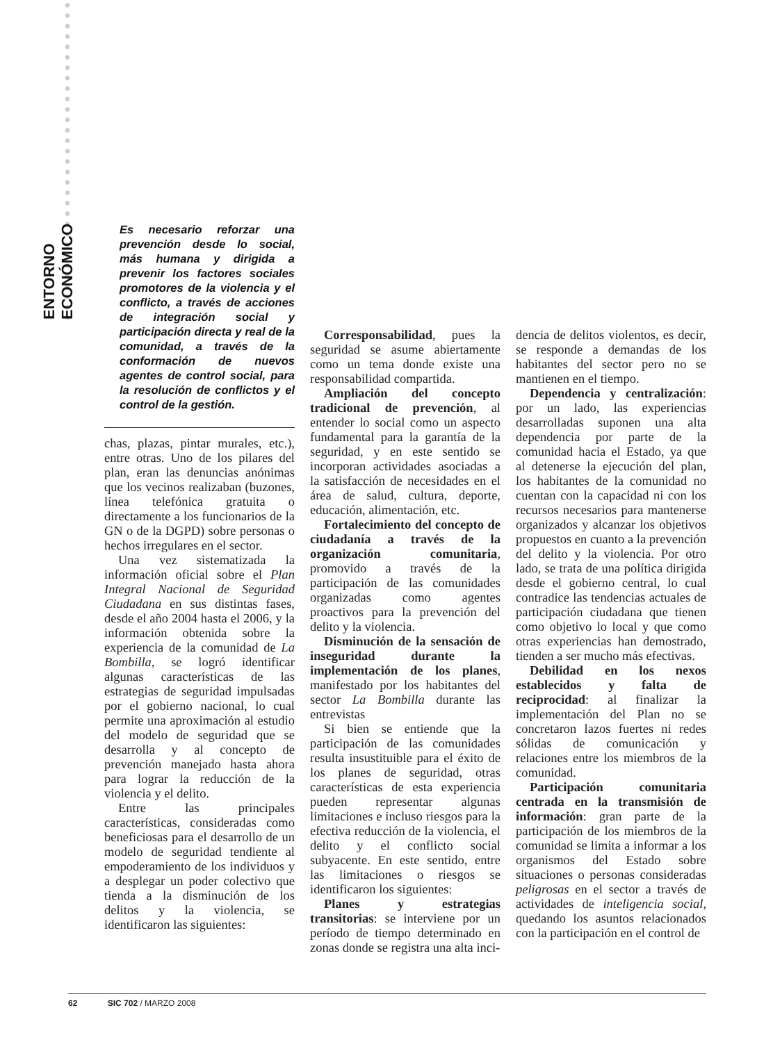ENTORNO ECONÓMICO
Es necesario reforzar una prevención desde lo social, más humana y dirigida a prevenir los factores sociales promotores de la violencia y el conflicto, a través de acciones de integración social y participación directa y real de la comunidad, a través de la conformación de nuevos agentes de control social, para la resolución de conflictos y el control de la gestión.
chas, plazas, pintar murales, etc.), entre otras. Uno de los pilares del plan, eran las denuncias anónimas que los vecinos realizaban (buzones, línea telefónica gratuita o directamente a los funcionarios de la GN o de la DGPD) sobre personas o hechos irregulares en el sector.
Una vez sistematizada la información oficial sobre el Plan Integral Nacional de Seguridad Ciudadana en sus distintas fases, desde el año 2004 hasta el 2006, y la información obtenida sobre la experiencia de la comunidad de La Bombilla, se logró identificar algunas características de las estrategias de seguridad impulsadas por el gobierno nacional, lo cual permite una aproximación al estudio del modelo de seguridad que se desarrolla y al concepto de prevención manejado hasta ahora para lograr la reducción de la violencia y el delito.
Entre las principales características, consideradas como beneficiosas para el desarrollo de un modelo de seguridad tendiente al empoderamiento de los individuos y a desplegar un poder colectivo que tienda a la disminución de los delitos y la violencia, se identificaron las siguientes:
Corresponsabilidad, pues la seguridad se asume abiertamente como un tema donde existe una responsabilidad compartida.
Ampliación del concepto tradicional de prevención, al entender lo social como un aspecto fundamental para la garantía de la seguridad, y en este sentido se incorporan actividades asociadas a la satisfacción de necesidades en el área de salud, cultura, deporte, educación, alimentación, etc.
Fortalecimiento del concepto de ciudadanía a través de la organización comunitaria, promovido a través de la participación de las comunidades organizadas como agentes proactivos para la prevención del delito y la violencia.
Disminución de la sensación de inseguridad durante la implementación de los planes, manifestado por los habitantes del sector La Bombilla durante las entrevistas
Si bien se entiende que la participación de las comunidades resulta insustituible para el éxito de los planes de seguridad, otras características de esta experiencia pueden representar algunas limitaciones e incluso riesgos para la efectiva reducción de la violencia, el delito y el conflicto social subyacente. En este sentido, entre las limitaciones o riesgos se identificaron los siguientes:
Planes y estrategias transitorias: se interviene por un período de tiempo determinado en zonas donde se registra una alta inci-
dencia de delitos violentos, es decir, se responde a demandas de los habitantes del sector pero no se mantienen en el tiempo.
Dependencia y centralización: por un lado, las experiencias desarrolladas suponen una alta dependencia por parte de la comunidad hacia el Estado, ya que al detenerse la ejecución del plan, los habitantes de la comunidad no cuentan con la capacidad ni con los recursos necesarios para mantenerse organizados y alcanzar los objetivos propuestos en cuanto a la prevención del delito y la violencia. Por otro lado, se trata de una política dirigida desde el gobierno central, lo cual contradice las tendencias actuales de participación ciudadana que tienen como objetivo lo local y que como otras experiencias han demostrado, tienden a ser mucho más efectivas.
Debilidad en los nexos establecidos y falta de reciprocidad: al finalizar la implementación del Plan no se concretaron lazos fuertes ni redes sólidas de comunicación y relaciones entre los miembros de la comunidad.
Participación comunitaria centrada en la transmisión de información: gran parte de la participación de los miembros de la comunidad se limita a informar a los organismos del Estado sobre situaciones o personas consideradas peligrosas en el sector a través de actividades de inteligencia social, quedando los asuntos relacionados con la participación en el control de
62 SIC 702 / MARZO 2008